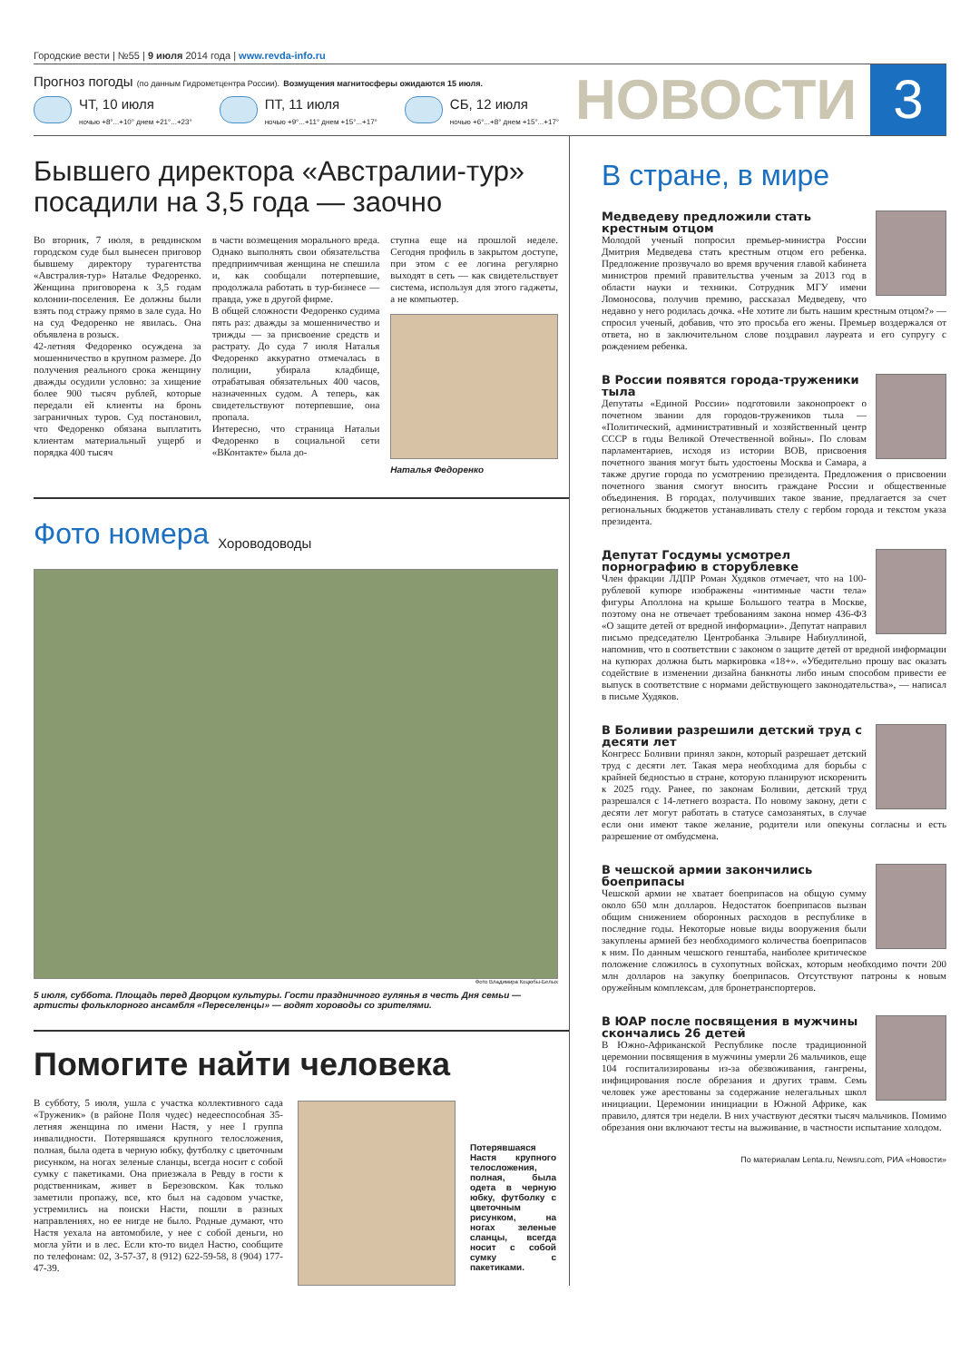Городские вести | №55 | 9 июля 2014 года | www.revda-info.ru
Прогноз погоды (по данным Гидрометцентра России). Возмущения магнитосферы ожидаются 15 июля.
ЧТ, 10 июля
ночью +8°...+10° днем +21°...+23°
ПТ, 11 июля
ночью +9°...+11° днем +15°...+17°
СБ, 12 июля
ночью +6°...+8° днем +15°...+17°
НОВОСТИ 3
Бывшего директора «Австралии-тур» посадили на 3,5 года — заочно
Во вторник, 7 июля, в ревдинском городском суде был вынесен приговор бывшему директору турагентства «Австралия-тур» Наталье Федоренко. Женщина приговорена к 3,5 годам колонии-поселения. Ее должны были взять под стражу прямо в зале суда. Но на суд Федоренко не явилась. Она объявлена в розыск.
42-летняя Федоренко осуждена за мошенничество в крупном размере. До получения реального срока женщину дважды осудили условно: за хищение более 900 тысяч рублей, которые передали ей клиенты на бронь заграничных туров. Суд постановил, что Федоренко обязана выплатить клиентам материальный ущерб и порядка 400 тысяч
в части возмещения морального вреда. Однако выполнять свои обязательства предприимчивая женщина не спешила и, как сообщали потерпевшие, продолжала работать в тур-бизнесе — правда, уже в другой фирме.
В общей сложности Федоренко судима пять раз: дважды за мошенничество и трижды — за присвоение средств и растрату. До суда 7 июля Наталья Федоренко аккуратно отмечалась в полиции, убирала кладбище, отрабатывая обязательных 400 часов, назначенных судом. А теперь, как свидетельствуют потерпевшие, она пропала.
Интересно, что страница Натальи Федоренко в социальной сети «ВКонтакте» была до-
ступна еще на прошлой неделе. Сегодня профиль в закрытом доступе, при этом с ее логина регулярно выходят в сеть — как свидетельствует система, используя для этого гаджеты, а не компьютер.
Наталья Федоренко
Фото номера Хороводоводы
Фото Владимира Коцюбы-Белых
5 июля, суббота. Площадь перед Дворцом культуры. Гости праздничного гулянья в честь Дня семьи — артисты фольклорного ансамбля «Переселенцы» — водят хороводы со зрителями.
Помогите найти человека
В субботу, 5 июля, ушла с участка коллективного сада «Труженик» (в районе Поля чудес) недееспособная 35-летняя женщина по имени Настя, у нее I группа инвалидности. Потерявшаяся крупного телосложения, полная, была одета в черную юбку, футболку с цветочным рисунком, на ногах зеленые сланцы, всегда носит с собой сумку с пакетиками. Она приезжала в Ревду в гости к родственникам, живет в Березовском. Как только заметили пропажу, все, кто был на садовом участке, устремились на поиски Насти, пошли в разных направлениях, но ее нигде не было. Родные думают, что Настя уехала на автомобиле, у нее с собой деньги, но могла уйти и в лес. Если кто-то видел Настю, сообщите по телефонам: 02, 3-57-37, 8 (912) 622-59-58, 8 (904) 177-47-39.
Потерявшаяся Настя крупного телосложения, полная, была одета в черную юбку, футболку с цветочным рисунком, на ногах зеленые сланцы, всегда носит с собой сумку с пакетиками.
В стране, в мире
Медведеву предложили стать крестным отцом
Молодой ученый попросил премьер-министра России Дмитрия Медведева стать крестным отцом его ребенка. Предложение прозвучало во время вручения главой кабинета министров премий правительства ученым за 2013 год в области науки и техники. Сотрудник МГУ имени Ломоносова, получив премию, рассказал Медведеву, что недавно у него родилась дочка. «Не хотите ли быть нашим крестным отцом?» — спросил ученый, добавив, что это просьба его жены. Премьер воздержался от ответа, но в заключительном слове поздравил лауреата и его супругу с рождением ребенка.
В России появятся города-труженики тыла
Депутаты «Единой России» подготовили законопроект о почетном звании для городов-тружеников тыла — «Политический, административный и хозяйственный центр СССР в годы Великой Отечественной войны». По словам парламентариев, исходя из истории ВОВ, присвоения почетного звания могут быть удостоены Москва и Самара, а также другие города по усмотрению президента. Предложения о присвоении почетного звания смогут вносить граждане России и общественные объединения. В городах, получивших такое звание, предлагается за счет региональных бюджетов устанавливать стелу с гербом города и текстом указа президента.
Депутат Госдумы усмотрел порнографию в сторублевке
Член фракции ЛДПР Роман Худяков отмечает, что на 100-рублевой купюре изображены «интимные части тела» фигуры Аполлона на крыше Большого театра в Москве, поэтому она не отвечает требованиям закона номер 436-ФЗ «О защите детей от вредной информации». Депутат направил письмо председателю Центробанка Эльвире Набиуллиной, напомнив, что в соответствии с законом о защите детей от вредной информации на купюрах должна быть маркировка «18+». «Убедительно прошу вас оказать содействие в изменении дизайна банкноты либо иным способом привести ее выпуск в соответствие с нормами действующего законодательства», — написал в письме Худяков.
В Боливии разрешили детский труд с десяти лет
Конгресс Боливии принял закон, который разрешает детский труд с десяти лет. Такая мера необходима для борьбы с крайней бедностью в стране, которую планируют искоренить к 2025 году. Ранее, по законам Боливии, детский труд разрешался с 14-летнего возраста. По новому закону, дети с десяти лет могут работать в статусе самозанятых, в случае если они имеют такое желание, родители или опекуны согласны и есть разрешение от омбудсмена.
В чешской армии закончились боеприпасы
Чешской армии не хватает боеприпасов на общую сумму около 650 млн долларов. Недостаток боеприпасов вызван общим снижением оборонных расходов в республике в последние годы. Некоторые новые виды вооружения были закуплены армией без необходимого количества боеприпасов к ним. По данным чешского генштаба, наиболее критическое положение сложилось в сухопутных войсках, которым необходимо почти 200 млн долларов на закупку боеприпасов. Отсутствуют патроны к новым оружейным комплексам, для бронетранспортеров.
В ЮАР после посвящения в мужчины скончались 26 детей
В Южно-Африканской Республике после традиционной церемонии посвящения в мужчины умерли 26 мальчиков, еще 104 госпитализированы из-за обезвоживания, гангрены, инфицирования после обрезания и других травм. Семь человек уже арестованы за содержание нелегальных школ инициации. Церемонии инициации в Южной Африке, как правило, длятся три недели. В них участвуют десятки тысяч мальчиков. Помимо обрезания они включают тесты на выживание, в частности испытание холодом.
По материалам Lenta.ru, Newsru.com, РИА «Новости»